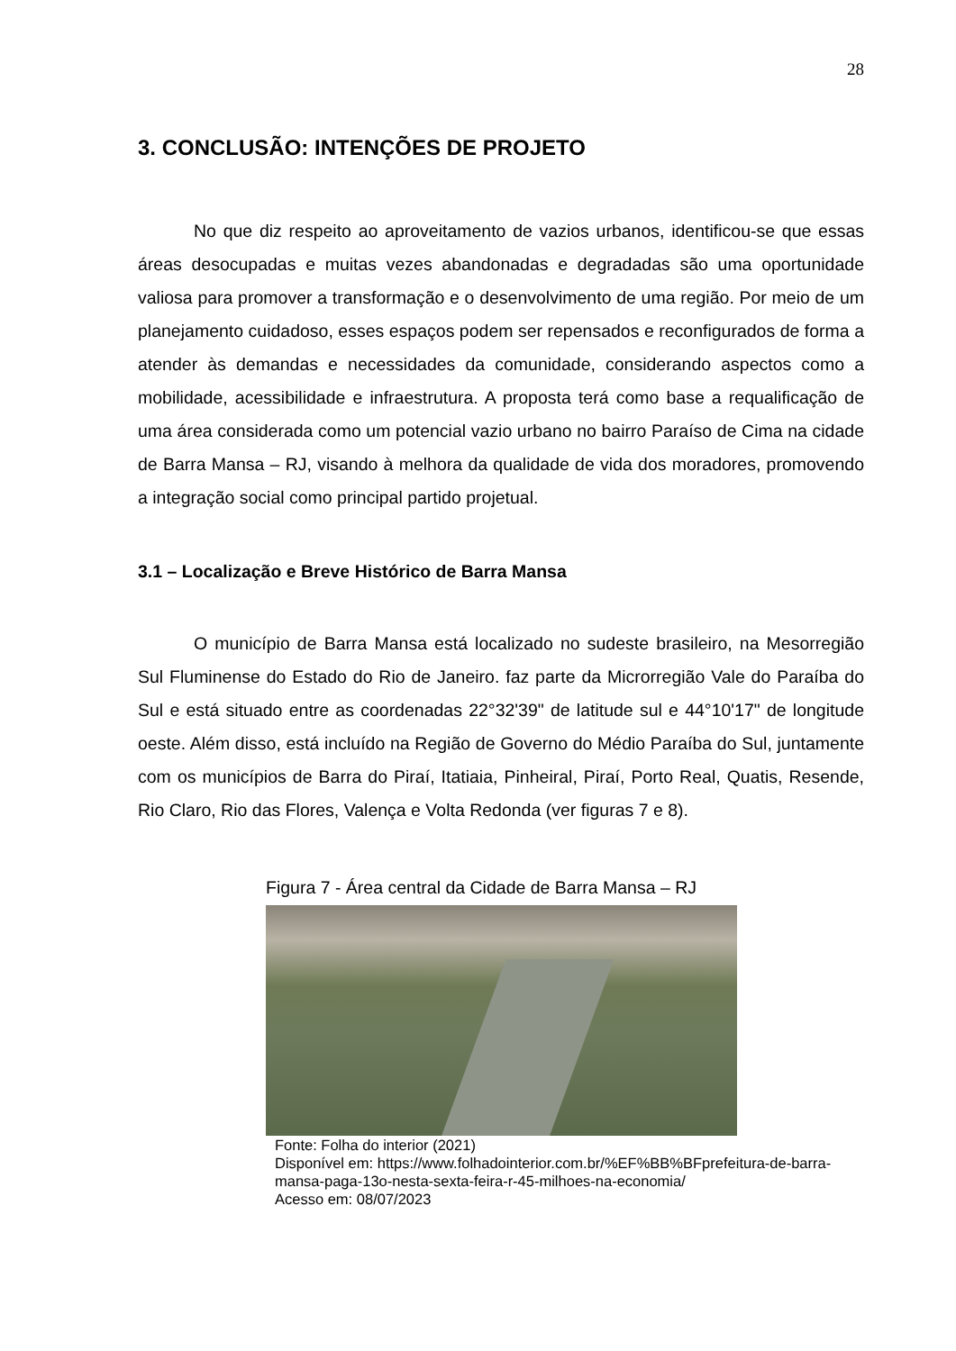28
3. CONCLUSÃO: INTENÇÕES DE PROJETO
No que diz respeito ao aproveitamento de vazios urbanos, identificou-se que essas áreas desocupadas e muitas vezes abandonadas e degradadas são uma oportunidade valiosa para promover a transformação e o desenvolvimento de uma região. Por meio de um planejamento cuidadoso, esses espaços podem ser repensados e reconfigurados de forma a atender às demandas e necessidades da comunidade, considerando aspectos como a mobilidade, acessibilidade e infraestrutura. A proposta terá como base a requalificação de uma área considerada como um potencial vazio urbano no bairro Paraíso de Cima na cidade de Barra Mansa – RJ, visando à melhora da qualidade de vida dos moradores, promovendo a integração social como principal partido projetual.
3.1 – Localização e Breve Histórico de Barra Mansa
O município de Barra Mansa está localizado no sudeste brasileiro, na Mesorregião Sul Fluminense do Estado do Rio de Janeiro. faz parte da Microrregião Vale do Paraíba do Sul e está situado entre as coordenadas 22°32'39" de latitude sul e 44°10'17" de longitude oeste. Além disso, está incluído na Região de Governo do Médio Paraíba do Sul, juntamente com os municípios de Barra do Piraí, Itatiaia, Pinheiral, Piraí, Porto Real, Quatis, Resende, Rio Claro, Rio das Flores, Valença e Volta Redonda (ver figuras 7 e 8).
Figura 7 - Área central da Cidade de Barra Mansa – RJ
Fonte: Folha do interior (2021)
Disponível em: https://www.folhadointerior.com.br/%EF%BB%BFprefeitura-de-barra- mansa-paga-13o-nesta-sexta-feira-r-45-milhoes-na-economia/
Acesso em: 08/07/2023